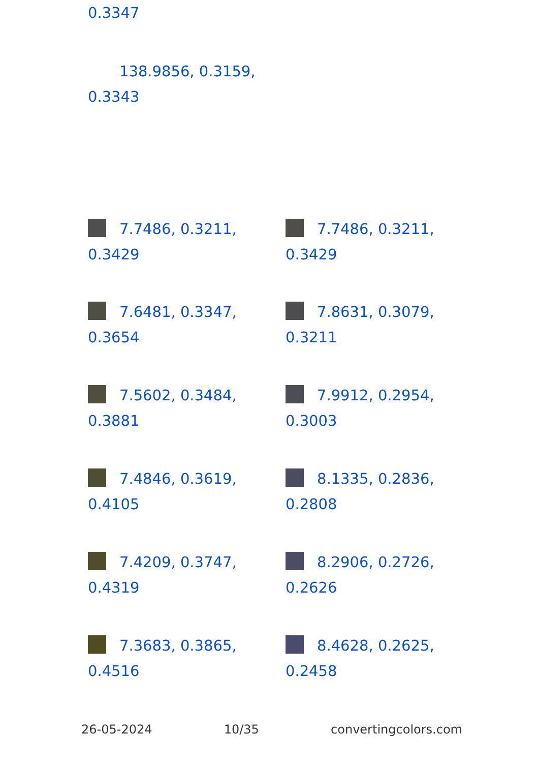0.3347
138.9856, 0.3159, 0.3343
7.7486, 0.3211, 0.3429
7.7486, 0.3211, 0.3429
7.6481, 0.3347, 0.3654
7.8631, 0.3079, 0.3211
7.5602, 0.3484, 0.3881
7.9912, 0.2954, 0.3003
7.4846, 0.3619, 0.4105
8.1335, 0.2836, 0.2808
7.4209, 0.3747, 0.4319
8.2906, 0.2726, 0.2626
7.3683, 0.3865, 0.4516
8.4628, 0.2625, 0.2458
26-05-2024 10/35 convertingcolors.com